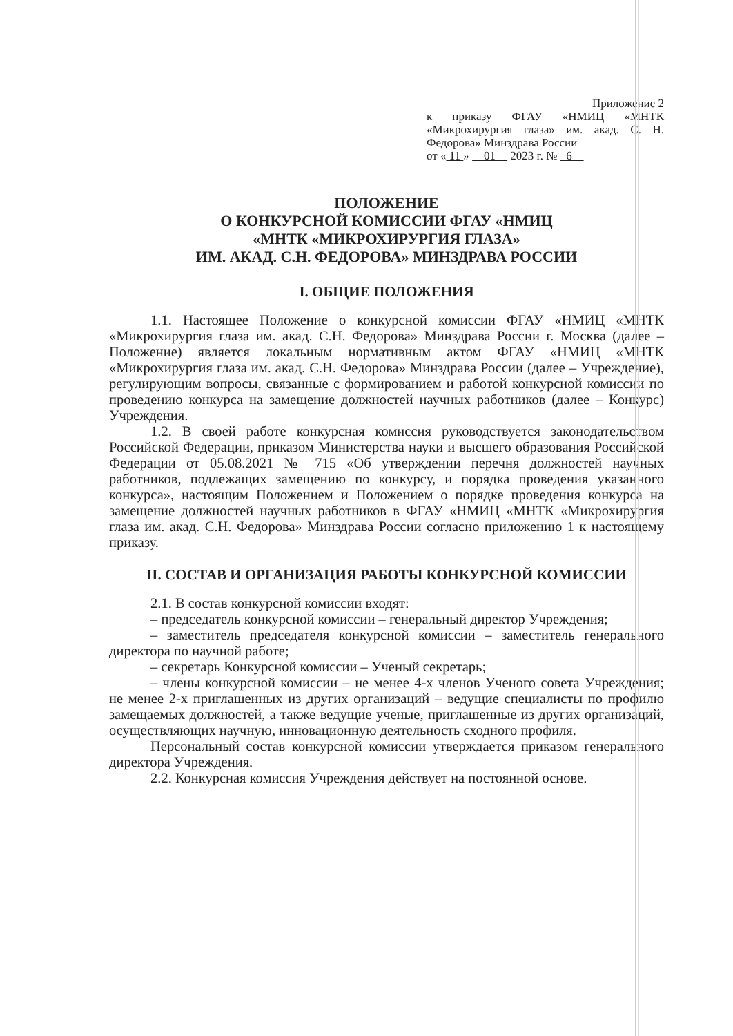Приложение 2
к приказу ФГАУ «НМИЦ «МНТК «Микрохирургия глаза» им. акад. С. Н. Федорова» Минздрава России
от « 11 » 01 2023 г. № 6
ПОЛОЖЕНИЕ
О КОНКУРСНОЙ КОМИССИИ ФГАУ «НМИЦ
«МНТК «МИКРОХИРУРГИЯ ГЛАЗА»
ИМ. АКАД. С.Н. ФЕДОРОВА» МИНЗДРАВА РОССИИ
I. ОБЩИЕ ПОЛОЖЕНИЯ
1.1. Настоящее Положение о конкурсной комиссии ФГАУ «НМИЦ «МНТК «Микрохирургия глаза им. акад. С.Н. Федорова» Минздрава России г. Москва (далее – Положение) является локальным нормативным актом ФГАУ «НМИЦ «МНТК «Микрохирургия глаза им. акад. С.Н. Федорова» Минздрава России (далее – Учреждение), регулирующим вопросы, связанные с формированием и работой конкурсной комиссии по проведению конкурса на замещение должностей научных работников (далее – Конкурс) Учреждения.
1.2. В своей работе конкурсная комиссия руководствуется законодательством Российской Федерации, приказом Министерства науки и высшего образования Российской Федерации от 05.08.2021 № 715 «Об утверждении перечня должностей научных работников, подлежащих замещению по конкурсу, и порядка проведения указанного конкурса», настоящим Положением и Положением о порядке проведения конкурса на замещение должностей научных работников в ФГАУ «НМИЦ «МНТК «Микрохирургия глаза им. акад. С.Н. Федорова» Минздрава России согласно приложению 1 к настоящему приказу.
II. СОСТАВ И ОРГАНИЗАЦИЯ РАБОТЫ КОНКУРСНОЙ КОМИССИИ
2.1. В состав конкурсной комиссии входят:
– председатель конкурсной комиссии – генеральный директор Учреждения;
– заместитель председателя конкурсной комиссии – заместитель генерального директора по научной работе;
– секретарь Конкурсной комиссии – Ученый секретарь;
– члены конкурсной комиссии – не менее 4-х членов Ученого совета Учреждения; не менее 2-х приглашенных из других организаций – ведущие специалисты по профилю замещаемых должностей, а также ведущие ученые, приглашенные из других организаций, осуществляющих научную, инновационную деятельность сходного профиля.
Персональный состав конкурсной комиссии утверждается приказом генерального директора Учреждения.
2.2. Конкурсная комиссия Учреждения действует на постоянной основе.